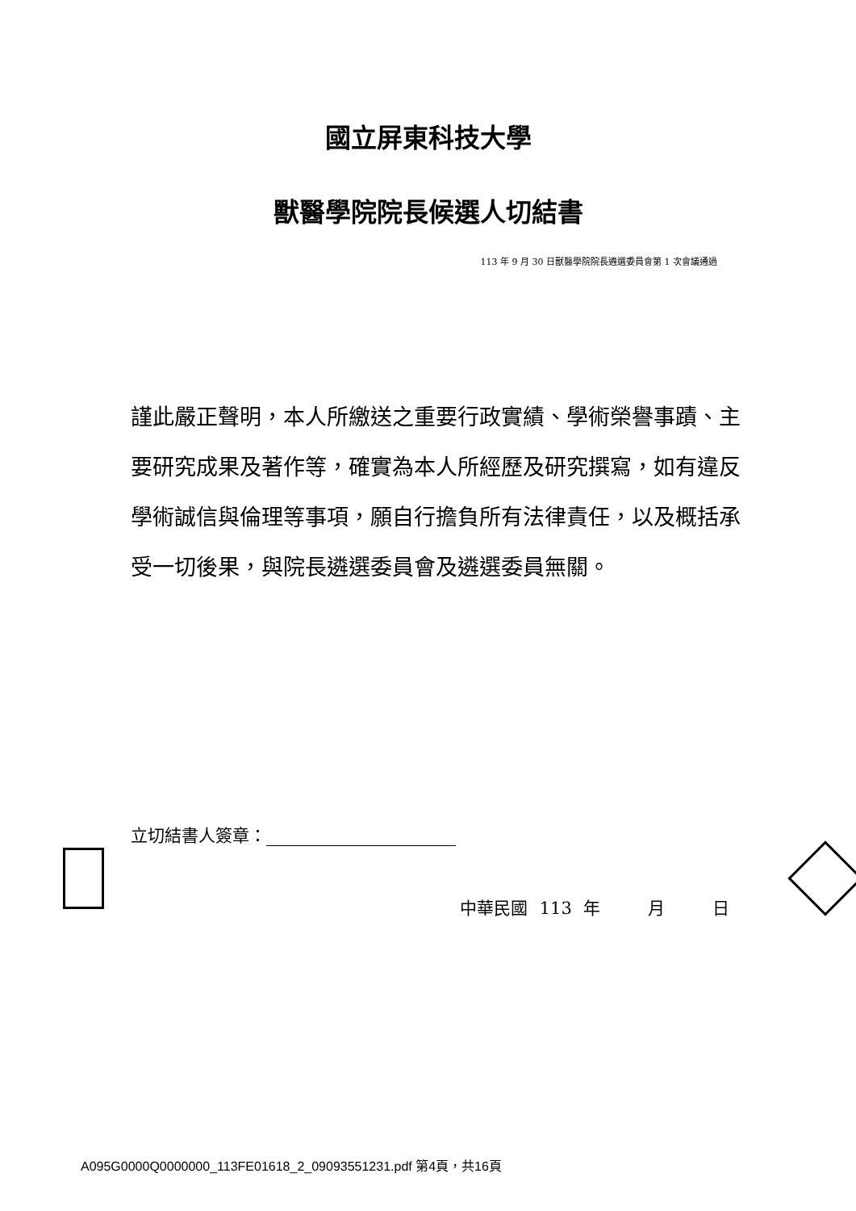國立屏東科技大學
獸醫學院院長候選人切結書
113 年 9 月 30 日獸醫學院院長遴選委員會第 1 次會議通過
謹此嚴正聲明，本人所繳送之重要行政實績、學術榮譽事蹟、主要研究成果及著作等，確實為本人所經歷及研究撰寫，如有違反學術誠信與倫理等事項，願自行擔負所有法律責任，以及概括承受一切後果，與院長遴選委員會及遴選委員無關。
立切結書人簽章：
中華民國 113 年 月 日
A095G0000Q0000000_113FE01618_2_09093551231.pdf 第4頁，共16頁